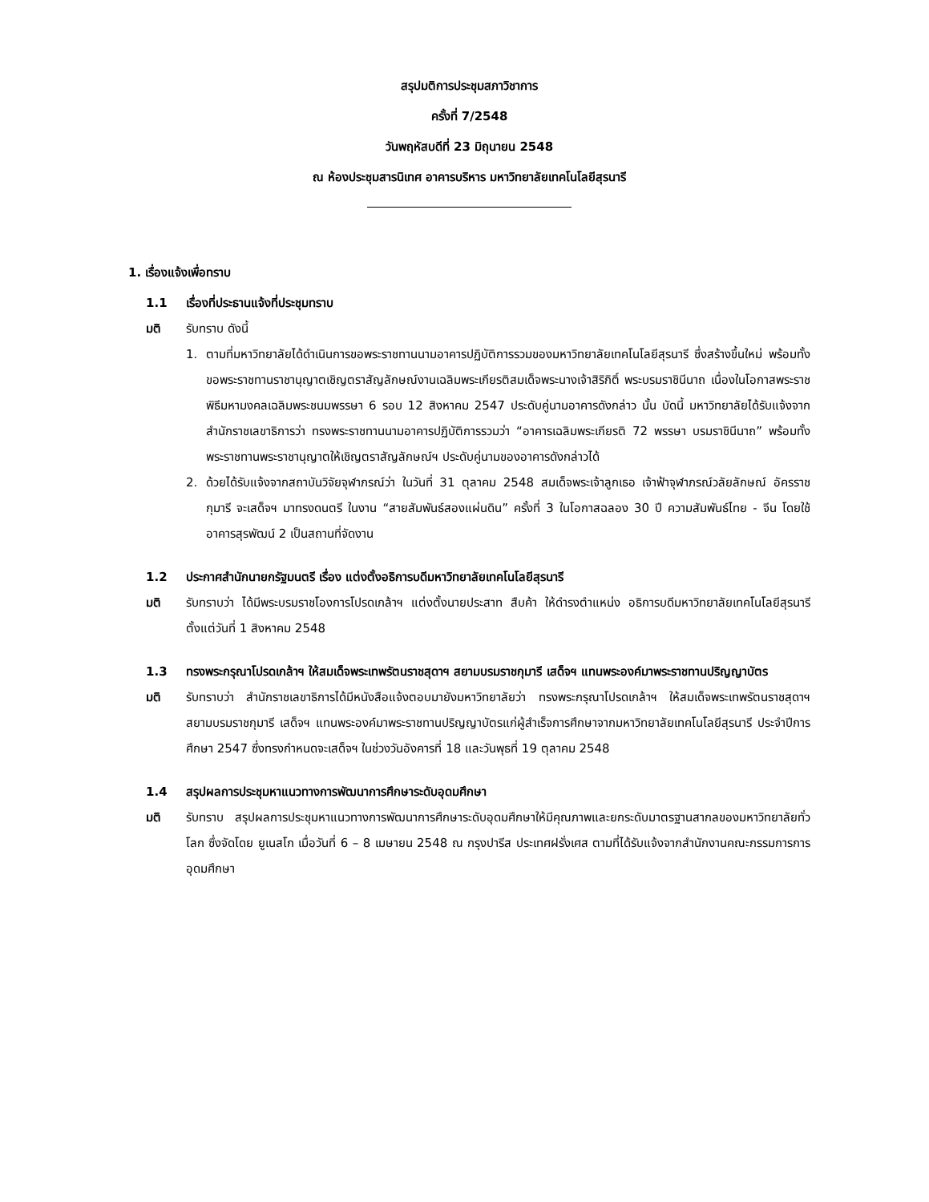สรุปมติการประชุมสภาวิชาการ
ครั้งที่ 7/2548
วันพฤหัสบดีที่ 23 มิถุนายน 2548
ณ ห้องประชุมสารนิเทศ อาคารบริหาร มหาวิทยาลัยเทคโนโลยีสุรนารี
1. เรื่องแจ้งเพื่อทราบ
1.1 เรื่องที่ประธานแจ้งที่ประชุมทราบ
มติ รับทราบ ดังนี้
1. ตามที่มหาวิทยาลัยได้ดำเนินการขอพระราชทานนามอาคารปฏิบัติการรวมของมหาวิทยาลัยเทคโนโลยีสุรนารี ซึ่งสร้างขึ้นใหม่ พร้อมทั้งขอพระราชทานราชานุญาตเชิญตราสัญลักษณ์งานเฉลิมพระเกียรติสมเด็จพระนางเจ้าสิริกิติ์ พระบรมราชินีนาถ เนื่องในโอกาสพระราชพิธีมหามงคลเฉลิมพระชนมพรรษา 6 รอบ 12 สิงหาคม 2547 ประดับคู่นามอาคารดังกล่าว นั้น บัดนี้ มหาวิทยาลัยได้รับแจ้งจากสำนักราชเลขาธิการว่า ทรงพระราชทานนามอาคารปฏิบัติการรวมว่า “อาคารเฉลิมพระเกียรติ 72 พรรษา บรมราชินีนาถ” พร้อมทั้งพระราชทานพระราชานุญาตให้เชิญตราสัญลักษณ์ฯ ประดับคู่นามของอาคารดังกล่าวได้
2. ด้วยได้รับแจ้งจากสถาบันวิจัยจุฬาภรณ์ว่า ในวันที่ 31 ตุลาคม 2548 สมเด็จพระเจ้าลูกเธอ เจ้าฟ้าจุฬาภรณ์วลัยลักษณ์ อัครราชกุมารี จะเสด็จฯ มาทรงดนตรี ในงาน “สายสัมพันธ์สองแผ่นดิน” ครั้งที่ 3 ในโอกาสฉลอง 30 ปี ความสัมพันธ์ไทย - จีน โดยใช้อาคารสุรพัฒน์ 2 เป็นสถานที่จัดงาน
1.2 ประกาศสำนักนายกรัฐมนตรี เรื่อง แต่งตั้งอธิการบดีมหาวิทยาลัยเทคโนโลยีสุรนารี
มติ รับทราบว่า ได้มีพระบรมราชโองการโปรดเกล้าฯ แต่งตั้งนายประสาท สืบค้า ให้ดำรงตำแหน่ง อธิการบดีมหาวิทยาลัยเทคโนโลยีสุรนารี ตั้งแต่วันที่ 1 สิงหาคม 2548
1.3 ทรงพระกรุณาโปรดเกล้าฯ ให้สมเด็จพระเทพรัตนราชสุดาฯ สยามบรมราชกุมารี เสด็จฯ แทนพระองค์มาพระราชทานปริญญาบัตร
มติ รับทราบว่า สำนักราชเลขาธิการได้มีหนังสือแจ้งตอบมายังมหาวิทยาลัยว่า ทรงพระกรุณาโปรดเกล้าฯ ให้สมเด็จพระเทพรัตนราชสุดาฯ สยามบรมราชกุมารี เสด็จฯ แทนพระองค์มาพระราชทานปริญญาบัตรแก่ผู้สำเร็จการศึกษาจากมหาวิทยาลัยเทคโนโลยีสุรนารี ประจำปีการศึกษา 2547 ซึ่งทรงกำหนดจะเสด็จฯ ในช่วงวันอังคารที่ 18 และวันพุธที่ 19 ตุลาคม 2548
1.4 สรุปผลการประชุมหาแนวทางการพัฒนาการศึกษาระดับอุดมศึกษา
มติ รับทราบ สรุปผลการประชุมหาแนวทางการพัฒนาการศึกษาระดับอุดมศึกษาให้มีคุณภาพและยกระดับมาตรฐานสากลของมหาวิทยาลัยทั่วโลก ซึ่งจัดโดย ยูเนสโก เมื่อวันที่ 6 – 8 เมษายน 2548 ณ กรุงปารีส ประเทศฝรั่งเศส ตามที่ได้รับแจ้งจากสำนักงานคณะกรรมการการอุดมศึกษา